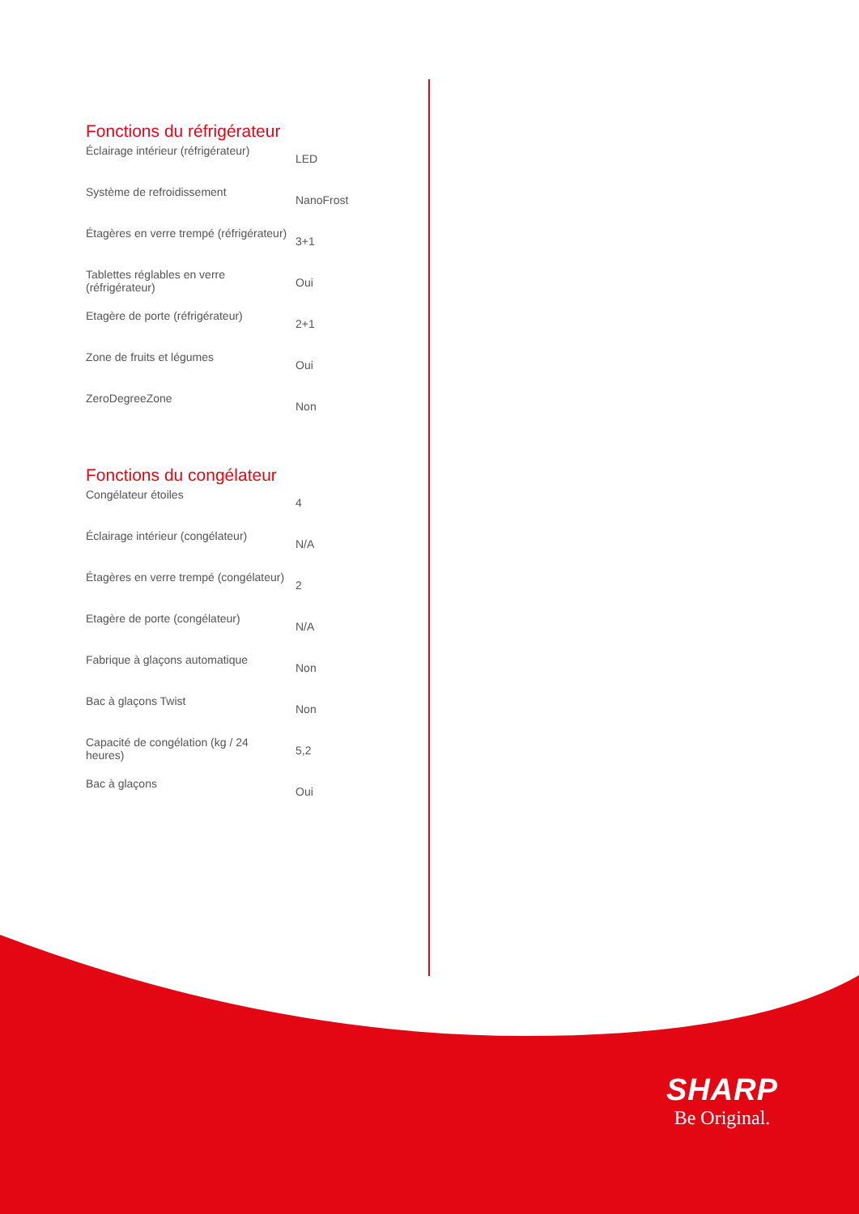Fonctions du réfrigérateur
| Éclairage intérieur (réfrigérateur) | LED |
| Système de refroidissement | NanoFrost |
| Étagères en verre trempé (réfrigérateur) | 3+1 |
| Tablettes réglables en verre (réfrigérateur) | Oui |
| Etagère de porte (réfrigérateur) | 2+1 |
| Zone de fruits et légumes | Oui |
| ZeroDegreeZone | Non |
Fonctions du congélateur
| Congélateur étoiles | 4 |
| Éclairage intérieur (congélateur) | N/A |
| Étagères en verre trempé (congélateur) | 2 |
| Etagère de porte (congélateur) | N/A |
| Fabrique à glaçons automatique | Non |
| Bac à glaçons Twist | Non |
| Capacité de congélation (kg / 24 heures) | 5,2 |
| Bac à glaçons | Oui |
SHARP
Be Original.